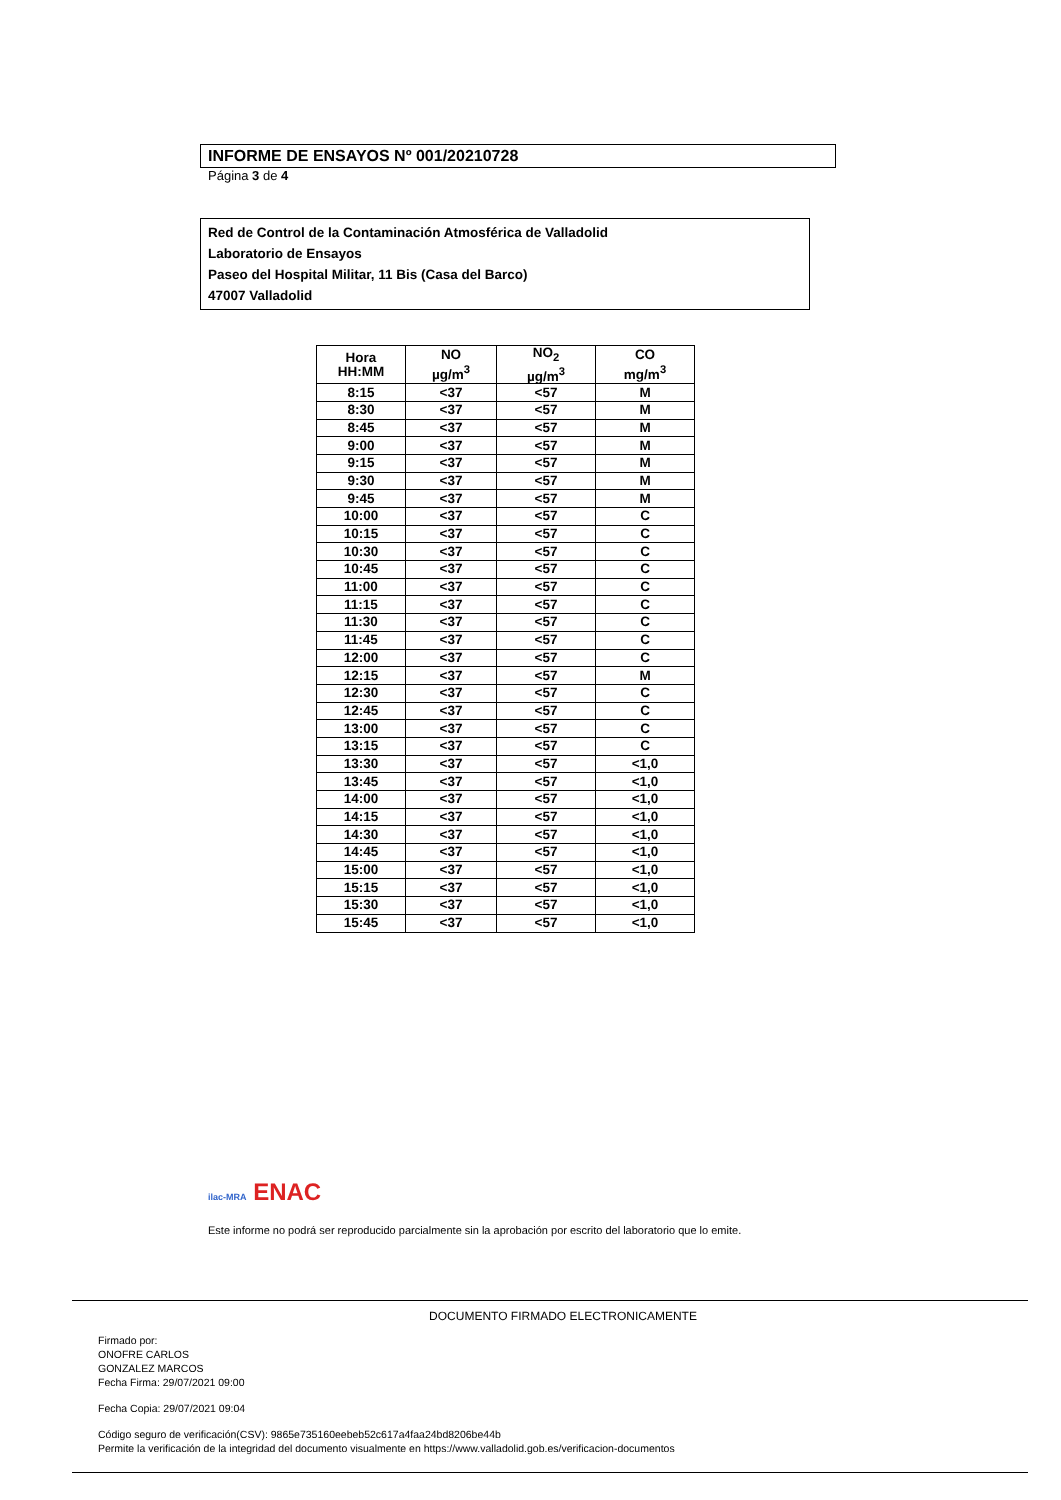INFORME DE ENSAYOS Nº 001/20210728
Página 3 de 4
Red de Control de la Contaminación Atmosférica de Valladolid
Laboratorio de Ensayos
Paseo del Hospital Militar, 11 Bis (Casa del Barco)
47007 Valladolid
| Hora HH:MM | NO µg/m<sup>3</sup> | NO<sub>2</sub> µg/m<sup>3</sup> | CO mg/m<sup>3</sup> |
| --- | --- | --- | --- |
| 8:15 | <37 | <57 | M |
| 8:30 | <37 | <57 | M |
| 8:45 | <37 | <57 | M |
| 9:00 | <37 | <57 | M |
| 9:15 | <37 | <57 | M |
| 9:30 | <37 | <57 | M |
| 9:45 | <37 | <57 | M |
| 10:00 | <37 | <57 | C |
| 10:15 | <37 | <57 | C |
| 10:30 | <37 | <57 | C |
| 10:45 | <37 | <57 | C |
| 11:00 | <37 | <57 | C |
| 11:15 | <37 | <57 | C |
| 11:30 | <37 | <57 | C |
| 11:45 | <37 | <57 | C |
| 12:00 | <37 | <57 | C |
| 12:15 | <37 | <57 | M |
| 12:30 | <37 | <57 | C |
| 12:45 | <37 | <57 | C |
| 13:00 | <37 | <57 | C |
| 13:15 | <37 | <57 | C |
| 13:30 | <37 | <57 | <1,0 |
| 13:45 | <37 | <57 | <1,0 |
| 14:00 | <37 | <57 | <1,0 |
| 14:15 | <37 | <57 | <1,0 |
| 14:30 | <37 | <57 | <1,0 |
| 14:45 | <37 | <57 | <1,0 |
| 15:00 | <37 | <57 | <1,0 |
| 15:15 | <37 | <57 | <1,0 |
| 15:30 | <37 | <57 | <1,0 |
| 15:45 | <37 | <57 | <1,0 |
ilac-MRA ENAC
Este informe no podrá ser reproducido parcialmente sin la aprobación por escrito del laboratorio que lo emite.
DOCUMENTO FIRMADO ELECTRONICAMENTE
Firmado por:
ONOFRE CARLOS
GONZALEZ MARCOS
Fecha Firma: 29/07/2021 09:00
Fecha Copia: 29/07/2021 09:04
Código seguro de verificación(CSV): 9865e735160eebeb52c617a4faa24bd8206be44b
Permite la verificación de la integridad del documento visualmente en https://www.valladolid.gob.es/verificacion-documentos